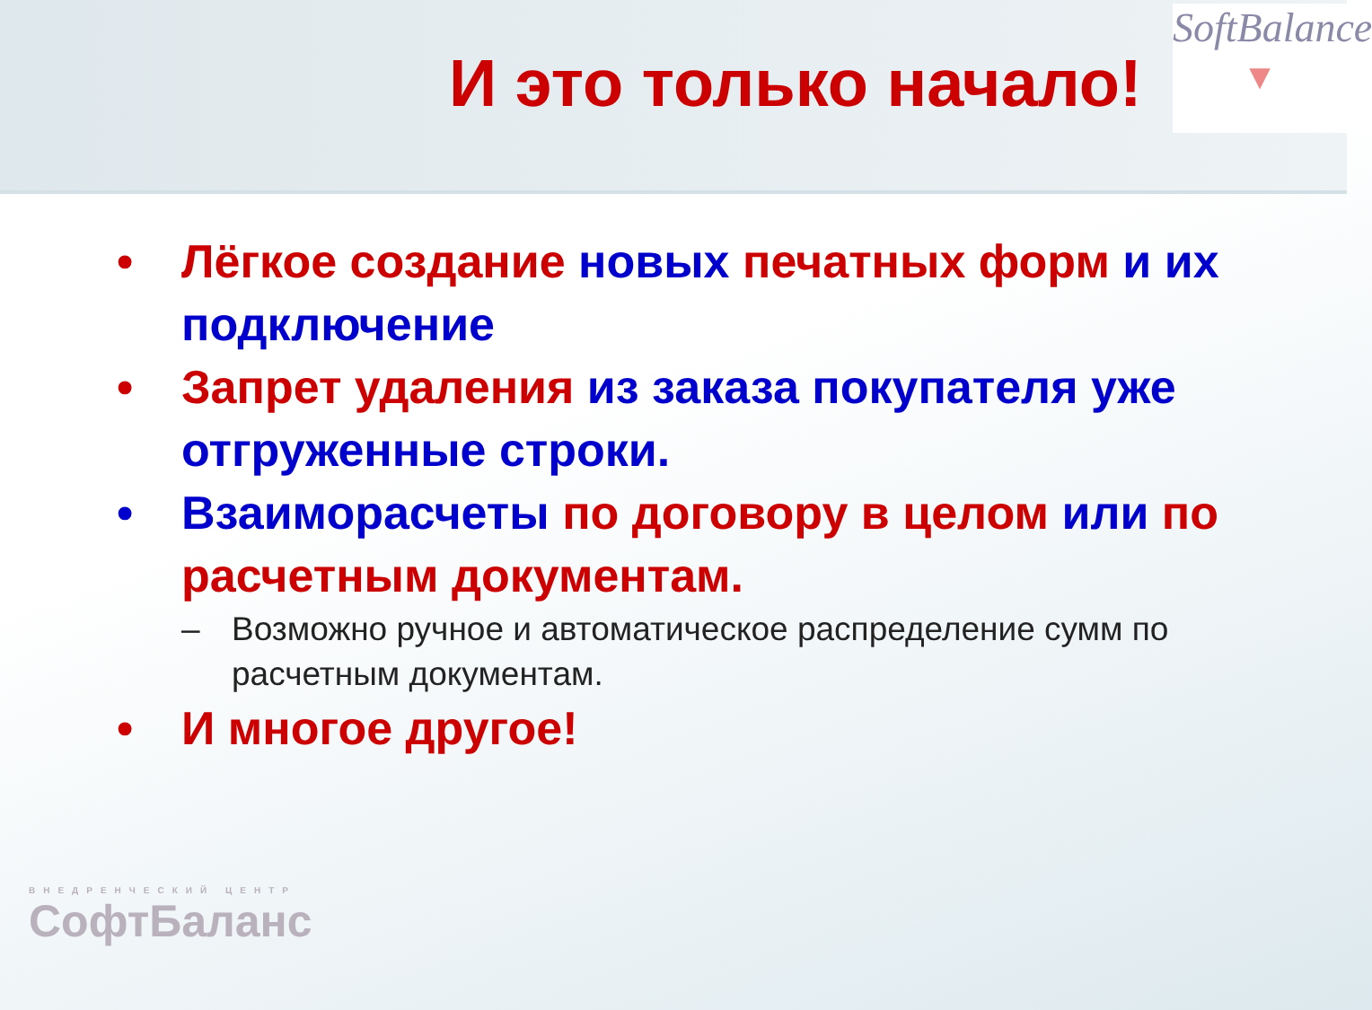И это только начало!
SoftBalance
▼
• Лёгкое создание новых печатных форм и их подключение
• Запрет удаления из заказа покупателя уже отгруженные строки.
• Взаиморасчеты по договору в целом или по расчетным документам.
– Возможно ручное и автоматическое распределение сумм по расчетным документам.
• И многое другое!
ВНЕДРЕНЧЕСКИЙ ЦЕНТР
СофтБаланс